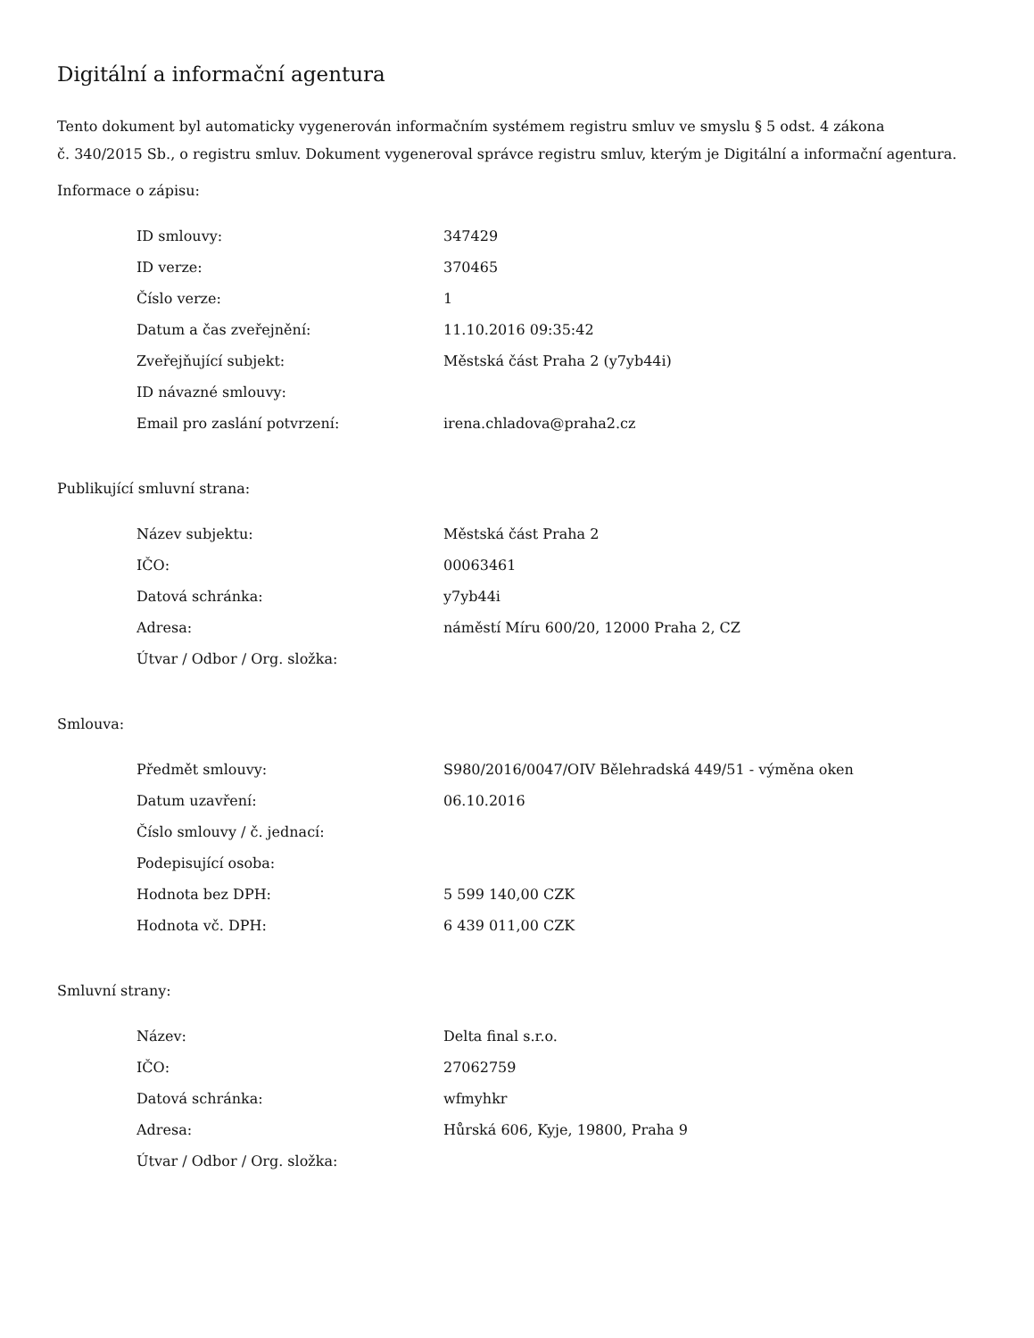Digitální a informační agentura
Tento dokument byl automaticky vygenerován informačním systémem registru smluv ve smyslu § 5 odst. 4 zákona
č. 340/2015 Sb., o registru smluv. Dokument vygeneroval správce registru smluv, kterým je Digitální a informační agentura.
Informace o zápisu:
| ID smlouvy: | 347429 |
| ID verze: | 370465 |
| Číslo verze: | 1 |
| Datum a čas zveřejnění: | 11.10.2016 09:35:42 |
| Zveřejňující subjekt: | Městská část Praha 2 (y7yb44i) |
| ID návazné smlouvy: | |
| Email pro zaslání potvrzení: | irena.chladova@praha2.cz |
Publikující smluvní strana:
| Název subjektu: | Městská část Praha 2 |
| IČO: | 00063461 |
| Datová schránka: | y7yb44i |
| Adresa: | náměstí Míru 600/20, 12000 Praha 2, CZ |
| Útvar / Odbor / Org. složka: | |
Smlouva:
| Předmět smlouvy: | S980/2016/0047/OIV Bělehradská 449/51 - výměna oken |
| Datum uzavření: | 06.10.2016 |
| Číslo smlouvy / č. jednací: | |
| Podepisující osoba: | |
| Hodnota bez DPH: | 5 599 140,00 CZK |
| Hodnota vč. DPH: | 6 439 011,00 CZK |
Smluvní strany:
| Název: | Delta final s.r.o. |
| IČO: | 27062759 |
| Datová schránka: | wfmyhkr |
| Adresa: | Hůrská 606, Kyje, 19800, Praha 9 |
| Útvar / Odbor / Org. složka: | |